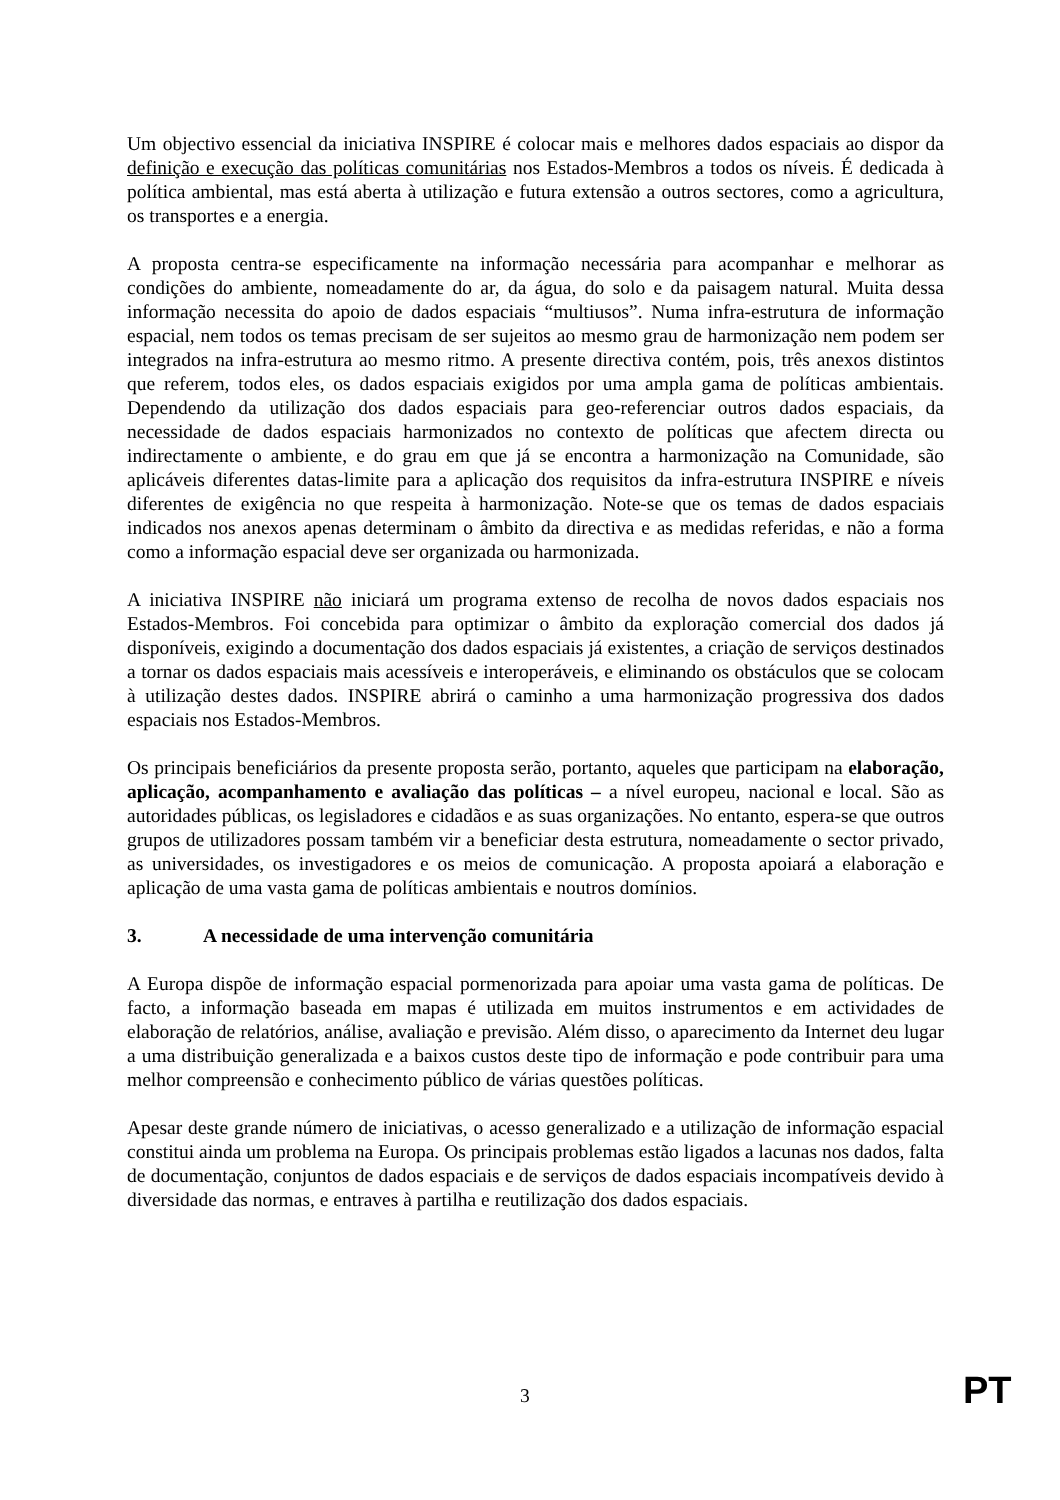Um objectivo essencial da iniciativa INSPIRE é colocar mais e melhores dados espaciais ao dispor da definição e execução das políticas comunitárias nos Estados-Membros a todos os níveis. É dedicada à política ambiental, mas está aberta à utilização e futura extensão a outros sectores, como a agricultura, os transportes e a energia.
A proposta centra-se especificamente na informação necessária para acompanhar e melhorar as condições do ambiente, nomeadamente do ar, da água, do solo e da paisagem natural. Muita dessa informação necessita do apoio de dados espaciais “multiusos”. Numa infra-estrutura de informação espacial, nem todos os temas precisam de ser sujeitos ao mesmo grau de harmonização nem podem ser integrados na infra-estrutura ao mesmo ritmo. A presente directiva contém, pois, três anexos distintos que referem, todos eles, os dados espaciais exigidos por uma ampla gama de políticas ambientais. Dependendo da utilização dos dados espaciais para geo-referenciar outros dados espaciais, da necessidade de dados espaciais harmonizados no contexto de políticas que afectem directa ou indirectamente o ambiente, e do grau em que já se encontra a harmonização na Comunidade, são aplicáveis diferentes datas-limite para a aplicação dos requisitos da infra-estrutura INSPIRE e níveis diferentes de exigência no que respeita à harmonização. Note-se que os temas de dados espaciais indicados nos anexos apenas determinam o âmbito da directiva e as medidas referidas, e não a forma como a informação espacial deve ser organizada ou harmonizada.
A iniciativa INSPIRE não iniciará um programa extenso de recolha de novos dados espaciais nos Estados-Membros. Foi concebida para optimizar o âmbito da exploração comercial dos dados já disponíveis, exigindo a documentação dos dados espaciais já existentes, a criação de serviços destinados a tornar os dados espaciais mais acessíveis e interoperáveis, e eliminando os obstáculos que se colocam à utilização destes dados. INSPIRE abrirá o caminho a uma harmonização progressiva dos dados espaciais nos Estados-Membros.
Os principais beneficiários da presente proposta serão, portanto, aqueles que participam na elaboração, aplicação, acompanhamento e avaliação das políticas – a nível europeu, nacional e local. São as autoridades públicas, os legisladores e cidadãos e as suas organizações. No entanto, espera-se que outros grupos de utilizadores possam também vir a beneficiar desta estrutura, nomeadamente o sector privado, as universidades, os investigadores e os meios de comunicação. A proposta apoiará a elaboração e aplicação de uma vasta gama de políticas ambientais e noutros domínios.
3. A necessidade de uma intervenção comunitária
A Europa dispõe de informação espacial pormenorizada para apoiar uma vasta gama de políticas. De facto, a informação baseada em mapas é utilizada em muitos instrumentos e em actividades de elaboração de relatórios, análise, avaliação e previsão. Além disso, o aparecimento da Internet deu lugar a uma distribuição generalizada e a baixos custos deste tipo de informação e pode contribuir para uma melhor compreensão e conhecimento público de várias questões políticas.
Apesar deste grande número de iniciativas, o acesso generalizado e a utilização de informação espacial constitui ainda um problema na Europa. Os principais problemas estão ligados a lacunas nos dados, falta de documentação, conjuntos de dados espaciais e de serviços de dados espaciais incompatíveis devido à diversidade das normas, e entraves à partilha e reutilização dos dados espaciais.
3 PT